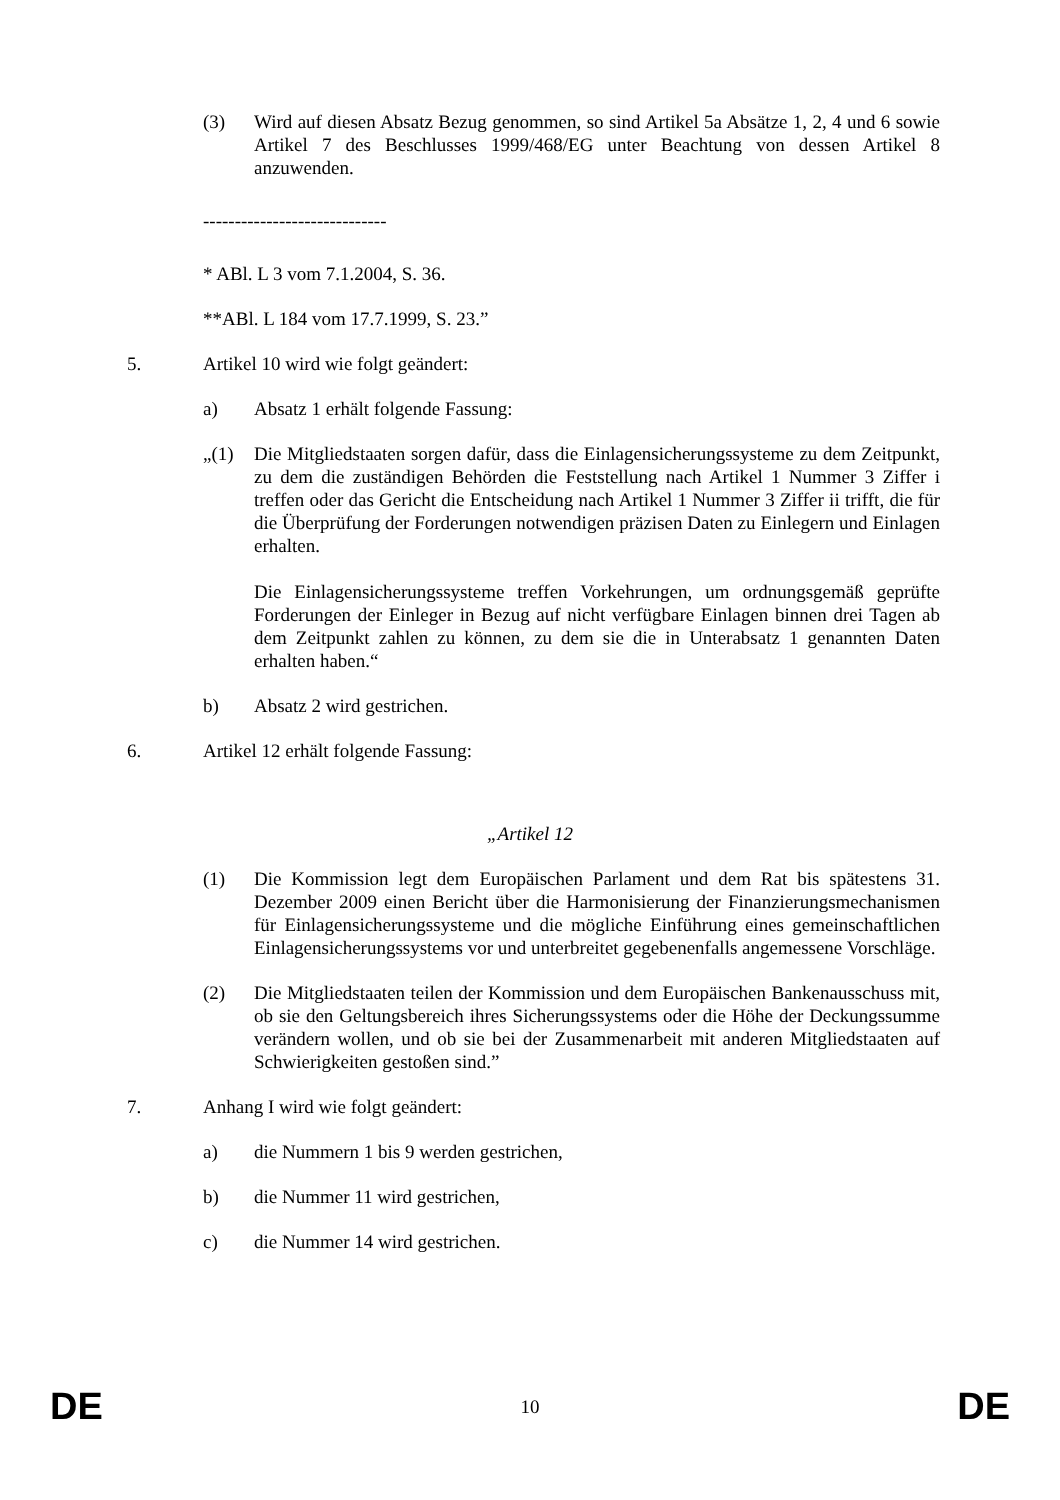(3) Wird auf diesen Absatz Bezug genommen, so sind Artikel 5a Absätze 1, 2, 4 und 6 sowie Artikel 7 des Beschlusses 1999/468/EG unter Beachtung von dessen Artikel 8 anzuwenden.
-----------------------------
* ABl. L 3 vom 7.1.2004, S. 36.
**ABl. L 184 vom 17.7.1999, S. 23.”
5. Artikel 10 wird wie folgt geändert:
a) Absatz 1 erhält folgende Fassung:
„(1) Die Mitgliedstaaten sorgen dafür, dass die Einlagensicherungssysteme zu dem Zeitpunkt, zu dem die zuständigen Behörden die Feststellung nach Artikel 1 Nummer 3 Ziffer i treffen oder das Gericht die Entscheidung nach Artikel 1 Nummer 3 Ziffer ii trifft, die für die Überprüfung der Forderungen notwendigen präzisen Daten zu Einlegern und Einlagen erhalten.
Die Einlagensicherungssysteme treffen Vorkehrungen, um ordnungsgemäß geprüfte Forderungen der Einleger in Bezug auf nicht verfügbare Einlagen binnen drei Tagen ab dem Zeitpunkt zahlen zu können, zu dem sie die in Unterabsatz 1 genannten Daten erhalten haben.“
b) Absatz 2 wird gestrichen.
6. Artikel 12 erhält folgende Fassung:
„Artikel 12
(1) Die Kommission legt dem Europäischen Parlament und dem Rat bis spätestens 31. Dezember 2009 einen Bericht über die Harmonisierung der Finanzierungsmechanismen für Einlagensicherungssysteme und die mögliche Einführung eines gemeinschaftlichen Einlagensicherungssystems vor und unterbreitet gegebenenfalls angemessene Vorschläge.
(2) Die Mitgliedstaaten teilen der Kommission und dem Europäischen Bankenausschuss mit, ob sie den Geltungsbereich ihres Sicherungssystems oder die Höhe der Deckungssumme verändern wollen, und ob sie bei der Zusammenarbeit mit anderen Mitgliedstaaten auf Schwierigkeiten gestoßen sind.”
7. Anhang I wird wie folgt geändert:
a) die Nummern 1 bis 9 werden gestrichen,
b) die Nummer 11 wird gestrichen,
c) die Nummer 14 wird gestrichen.
DE 10 DE